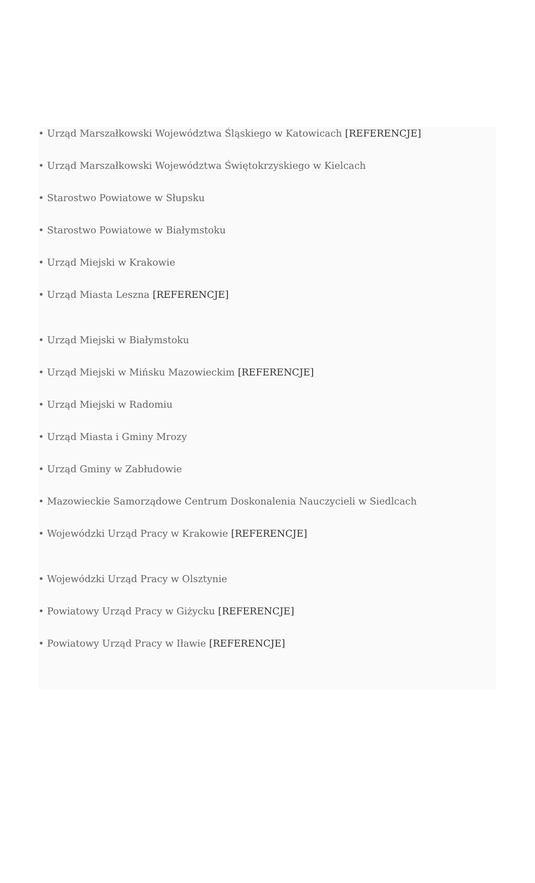• Urząd Marszałkowski Województwa Śląskiego w Katowicach [REFERENCJE]
• Urząd Marszałkowski Województwa Świętokrzyskiego w Kielcach
• Starostwo Powiatowe w Słupsku
• Starostwo Powiatowe w Białymstoku
• Urząd Miejski w Krakowie
• Urząd Miasta Leszna [REFERENCJE]
• Urząd Miejski w Białymstoku
• Urząd Miejski w Mińsku Mazowieckim [REFERENCJE]
• Urząd Miejski w Radomiu
• Urząd Miasta i Gminy Mrozy
• Urząd Gminy w Zabłudowie
• Mazowieckie Samorządowe Centrum Doskonalenia Nauczycieli w Siedlcach
• Wojewódzki Urząd Pracy w Krakowie [REFERENCJE]
• Wojewódzki Urząd Pracy w Olsztynie
• Powiatowy Urząd Pracy w Giżycku [REFERENCJE]
• Powiatowy Urząd Pracy w Iławie [REFERENCJE]